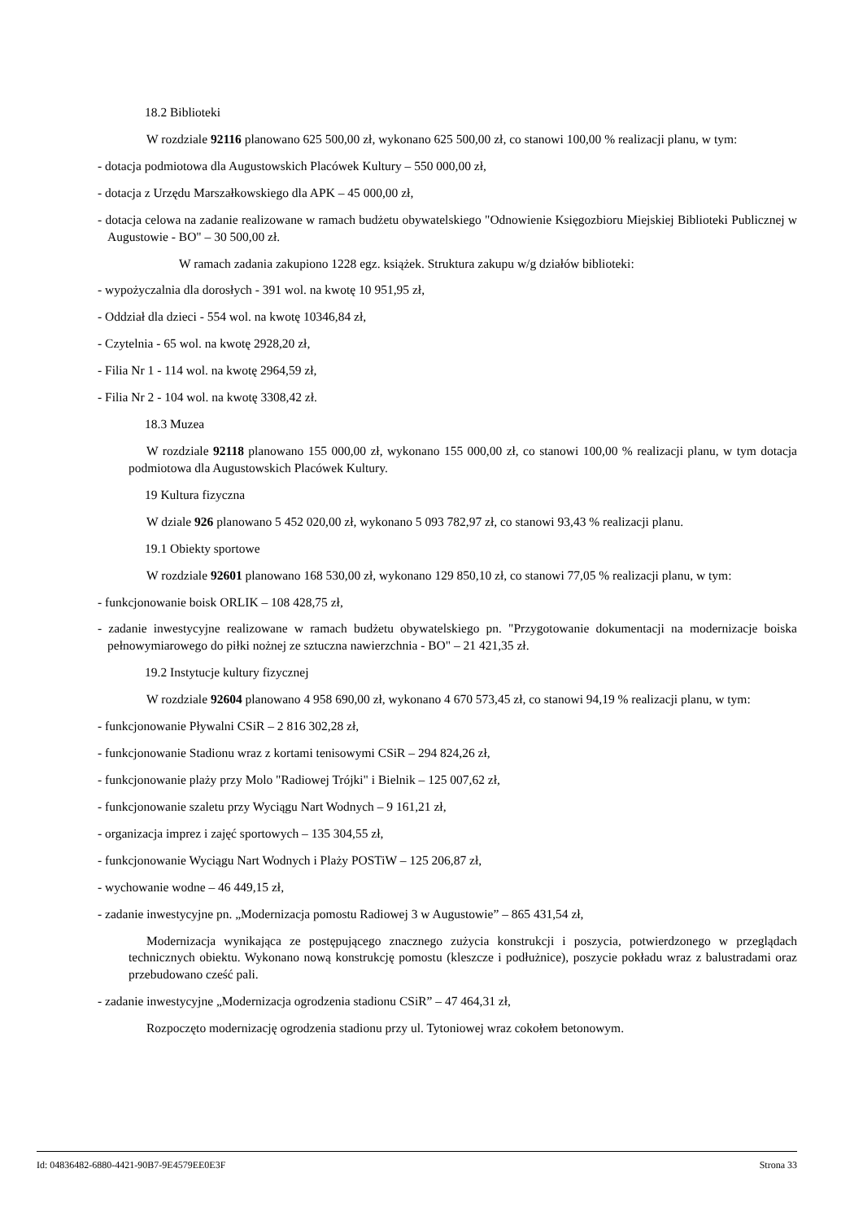18.2 Biblioteki
W rozdziale 92116 planowano 625 500,00 zł, wykonano 625 500,00 zł, co stanowi 100,00 % realizacji planu, w tym:
- dotacja podmiotowa dla Augustowskich Placówek Kultury – 550 000,00 zł,
- dotacja z Urzędu Marszałkowskiego dla APK – 45 000,00 zł,
- dotacja celowa na zadanie realizowane w ramach budżetu obywatelskiego "Odnowienie Księgozbioru Miejskiej Biblioteki Publicznej w Augustowie - BO" – 30 500,00 zł.
W ramach zadania zakupiono 1228 egz. książek. Struktura zakupu w/g działów biblioteki:
- wypożyczalnia dla dorosłych - 391 wol. na kwotę 10 951,95 zł,
- Oddział dla dzieci - 554 wol. na kwotę 10346,84 zł,
- Czytelnia - 65 wol. na kwotę 2928,20 zł,
- Filia Nr 1 - 114 wol. na kwotę 2964,59 zł,
- Filia Nr 2 - 104 wol. na kwotę 3308,42 zł.
18.3 Muzea
W rozdziale 92118 planowano 155 000,00 zł, wykonano 155 000,00 zł, co stanowi 100,00 % realizacji planu, w tym dotacja podmiotowa dla Augustowskich Placówek Kultury.
19 Kultura fizyczna
W dziale 926 planowano 5 452 020,00 zł, wykonano 5 093 782,97 zł, co stanowi 93,43 % realizacji planu.
19.1 Obiekty sportowe
W rozdziale 92601 planowano 168 530,00 zł, wykonano 129 850,10 zł, co stanowi 77,05 % realizacji planu, w tym:
- funkcjonowanie boisk ORLIK – 108 428,75 zł,
- zadanie inwestycyjne realizowane w ramach budżetu obywatelskiego pn. "Przygotowanie dokumentacji na modernizacje boiska pełnowymiarowego do piłki nożnej ze sztuczna nawierzchnia - BO" – 21 421,35 zł.
19.2 Instytucje kultury fizycznej
W rozdziale 92604 planowano 4 958 690,00 zł, wykonano 4 670 573,45 zł, co stanowi 94,19 % realizacji planu, w tym:
- funkcjonowanie Pływalni CSiR – 2 816 302,28 zł,
- funkcjonowanie Stadionu wraz z kortami tenisowymi CSiR – 294 824,26 zł,
- funkcjonowanie plaży przy Molo "Radiowej Trójki" i Bielnik – 125 007,62 zł,
- funkcjonowanie szaletu przy Wyciągu Nart Wodnych – 9 161,21 zł,
- organizacja imprez i zajęć sportowych – 135 304,55 zł,
- funkcjonowanie Wyciągu Nart Wodnych i Plaży POSTiW – 125 206,87 zł,
- wychowanie wodne – 46 449,15 zł,
- zadanie inwestycyjne pn. „Modernizacja pomostu Radiowej 3 w Augustowie” – 865 431,54 zł,
Modernizacja wynikająca ze postępującego znacznego zużycia konstrukcji i poszycia, potwierdzonego w przeglądach technicznych obiektu. Wykonano nową konstrukcję pomostu (kleszcze i podłużnice), poszycie pokładu wraz z balustradami oraz przebudowano cześć pali.
- zadanie inwestycyjne „Modernizacja ogrodzenia stadionu CSiR” – 47 464,31 zł,
Rozpoczęto modernizację ogrodzenia stadionu przy ul. Tytoniowej wraz cokołem betonowym.
Id: 04836482-6880-4421-90B7-9E4579EE0E3F Strona 33